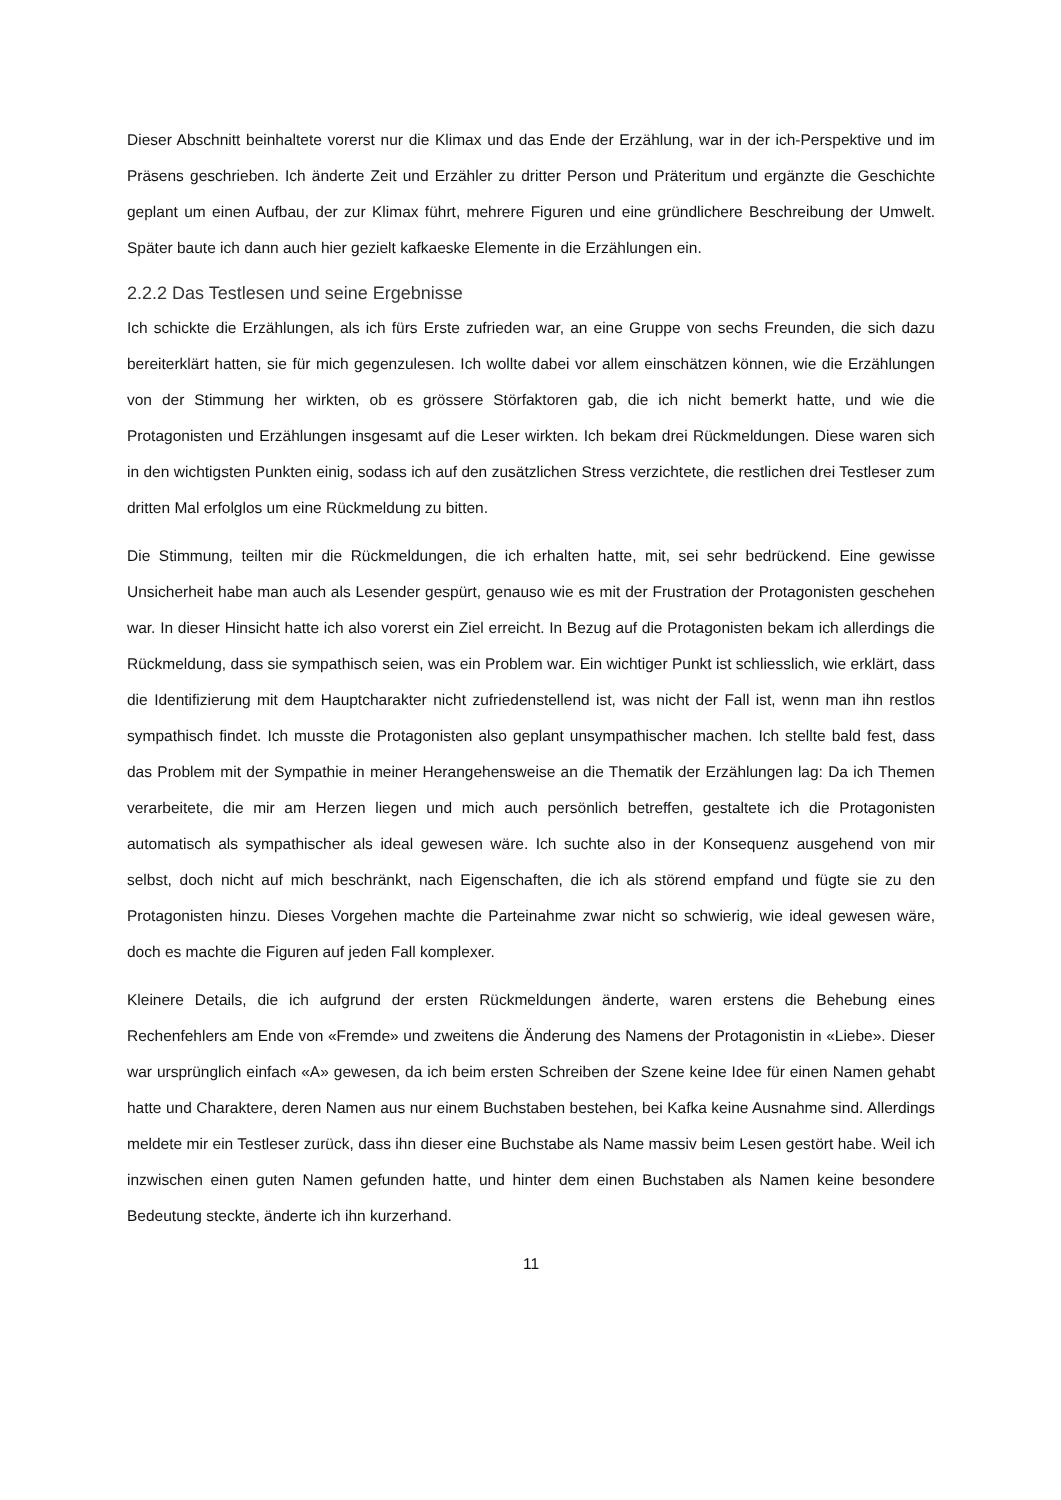Dieser Abschnitt beinhaltete vorerst nur die Klimax und das Ende der Erzählung, war in der ich-Perspektive und im Präsens geschrieben. Ich änderte Zeit und Erzähler zu dritter Person und Präteritum und ergänzte die Geschichte geplant um einen Aufbau, der zur Klimax führt, mehrere Figuren und eine gründlichere Beschreibung der Umwelt. Später baute ich dann auch hier gezielt kafkaeske Elemente in die Erzählungen ein.
2.2.2 Das Testlesen und seine Ergebnisse
Ich schickte die Erzählungen, als ich fürs Erste zufrieden war, an eine Gruppe von sechs Freunden, die sich dazu bereiterklärt hatten, sie für mich gegenzulesen. Ich wollte dabei vor allem einschätzen können, wie die Erzählungen von der Stimmung her wirkten, ob es grössere Störfaktoren gab, die ich nicht bemerkt hatte, und wie die Protagonisten und Erzählungen insgesamt auf die Leser wirkten. Ich bekam drei Rückmeldungen. Diese waren sich in den wichtigsten Punkten einig, sodass ich auf den zusätzlichen Stress verzichtete, die restlichen drei Testleser zum dritten Mal erfolglos um eine Rückmeldung zu bitten.
Die Stimmung, teilten mir die Rückmeldungen, die ich erhalten hatte, mit, sei sehr bedrückend. Eine gewisse Unsicherheit habe man auch als Lesender gespürt, genauso wie es mit der Frustration der Protagonisten geschehen war. In dieser Hinsicht hatte ich also vorerst ein Ziel erreicht. In Bezug auf die Protagonisten bekam ich allerdings die Rückmeldung, dass sie sympathisch seien, was ein Problem war. Ein wichtiger Punkt ist schliesslich, wie erklärt, dass die Identifizierung mit dem Hauptcharakter nicht zufriedenstellend ist, was nicht der Fall ist, wenn man ihn restlos sympathisch findet. Ich musste die Protagonisten also geplant unsympathischer machen. Ich stellte bald fest, dass das Problem mit der Sympathie in meiner Herangehensweise an die Thematik der Erzählungen lag: Da ich Themen verarbeitete, die mir am Herzen liegen und mich auch persönlich betreffen, gestaltete ich die Protagonisten automatisch als sympathischer als ideal gewesen wäre. Ich suchte also in der Konsequenz ausgehend von mir selbst, doch nicht auf mich beschränkt, nach Eigenschaften, die ich als störend empfand und fügte sie zu den Protagonisten hinzu. Dieses Vorgehen machte die Parteinahme zwar nicht so schwierig, wie ideal gewesen wäre, doch es machte die Figuren auf jeden Fall komplexer.
Kleinere Details, die ich aufgrund der ersten Rückmeldungen änderte, waren erstens die Behebung eines Rechenfehlers am Ende von «Fremde» und zweitens die Änderung des Namens der Protagonistin in «Liebe». Dieser war ursprünglich einfach «A» gewesen, da ich beim ersten Schreiben der Szene keine Idee für einen Namen gehabt hatte und Charaktere, deren Namen aus nur einem Buchstaben bestehen, bei Kafka keine Ausnahme sind. Allerdings meldete mir ein Testleser zurück, dass ihn dieser eine Buchstabe als Name massiv beim Lesen gestört habe. Weil ich inzwischen einen guten Namen gefunden hatte, und hinter dem einen Buchstaben als Namen keine besondere Bedeutung steckte, änderte ich ihn kurzerhand.
11